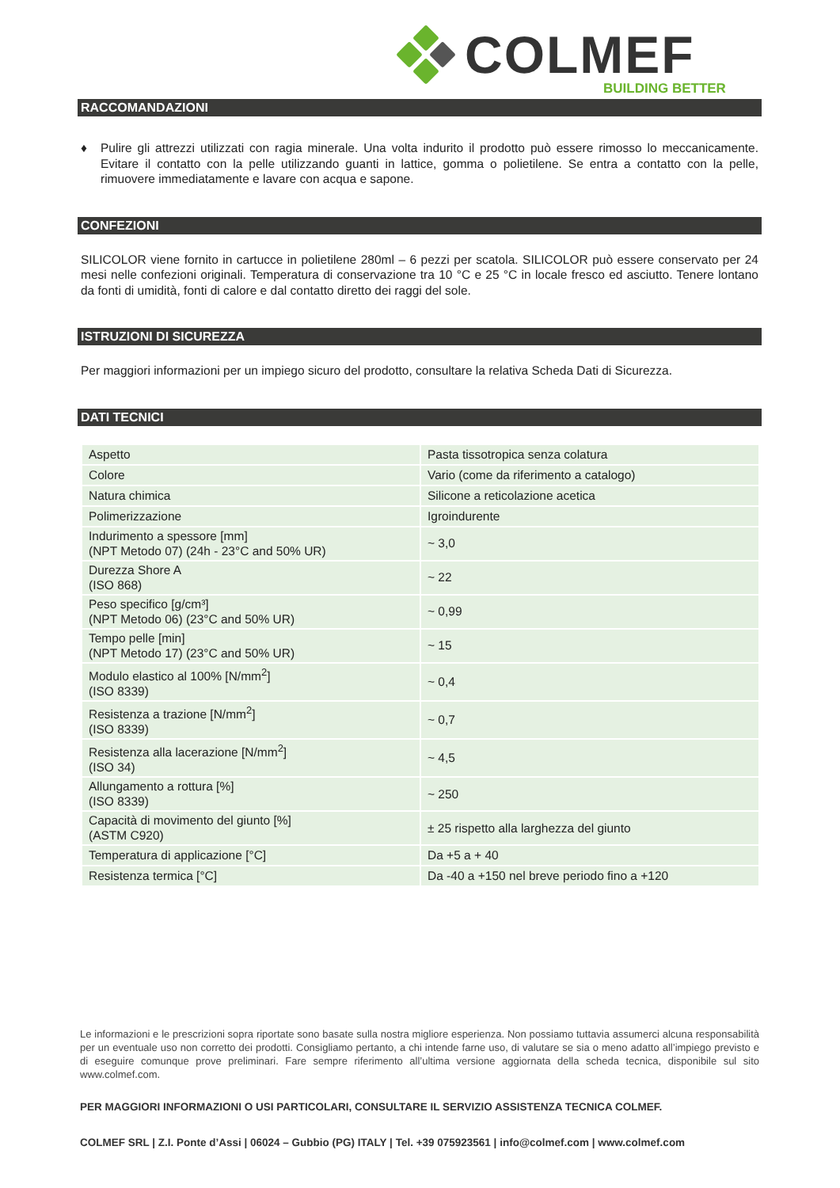COLMEF
BUILDING BETTER
RACCOMANDAZIONI
♦ Pulire gli attrezzi utilizzati con ragia minerale. Una volta indurito il prodotto può essere rimosso lo meccanicamente. Evitare il contatto con la pelle utilizzando guanti in lattice, gomma o polietilene. Se entra a contatto con la pelle, rimuovere immediatamente e lavare con acqua e sapone.
CONFEZIONI
SILICOLOR viene fornito in cartucce in polietilene 280ml – 6 pezzi per scatola. SILICOLOR può essere conservato per 24 mesi nelle confezioni originali. Temperatura di conservazione tra 10 °C e 25 °C in locale fresco ed asciutto. Tenere lontano da fonti di umidità, fonti di calore e dal contatto diretto dei raggi del sole.
ISTRUZIONI DI SICUREZZA
Per maggiori informazioni per un impiego sicuro del prodotto, consultare la relativa Scheda Dati di Sicurezza.
DATI TECNICI
| Aspetto | Pasta tissotropica senza colatura |
| Colore | Vario (come da riferimento a catalogo) |
| Natura chimica | Silicone a reticolazione acetica |
| Polimerizzazione | Igroindurente |
| Indurimento a spessore [mm] (NPT Metodo 07) (24h - 23°C and 50% UR) | ~ 3,0 |
| Durezza Shore A (ISO 868) | ~ 22 |
| Peso specifico [g/cm³] (NPT Metodo 06) (23°C and 50% UR) | ~ 0,99 |
| Tempo pelle [min] (NPT Metodo 17) (23°C and 50% UR) | ~ 15 |
| Modulo elastico al 100% [N/mm<sup>2</sup>] (ISO 8339) | ~ 0,4 |
| Resistenza a trazione [N/mm<sup>2</sup>] (ISO 8339) | ~ 0,7 |
| Resistenza alla lacerazione [N/mm<sup>2</sup>] (ISO 34) | ~ 4,5 |
| Allungamento a rottura [%] (ISO 8339) | ~ 250 |
| Capacità di movimento del giunto [%] (ASTM C920) | ± 25 rispetto alla larghezza del giunto |
| Temperatura di applicazione [°C] | Da +5 a + 40 |
| Resistenza termica [°C] | Da -40 a +150 nel breve periodo fino a +120 |
Le informazioni e le prescrizioni sopra riportate sono basate sulla nostra migliore esperienza. Non possiamo tuttavia assumerci alcuna responsabilità per un eventuale uso non corretto dei prodotti. Consigliamo pertanto, a chi intende farne uso, di valutare se sia o meno adatto all’impiego previsto e di eseguire comunque prove preliminari. Fare sempre riferimento all’ultima versione aggiornata della scheda tecnica, disponibile sul sito www.colmef.com.
PER MAGGIORI INFORMAZIONI O USI PARTICOLARI, CONSULTARE IL SERVIZIO ASSISTENZA TECNICA COLMEF.
COLMEF SRL | Z.I. Ponte d’Assi | 06024 – Gubbio (PG) ITALY | Tel. +39 075923561 | info@colmef.com | www.colmef.com